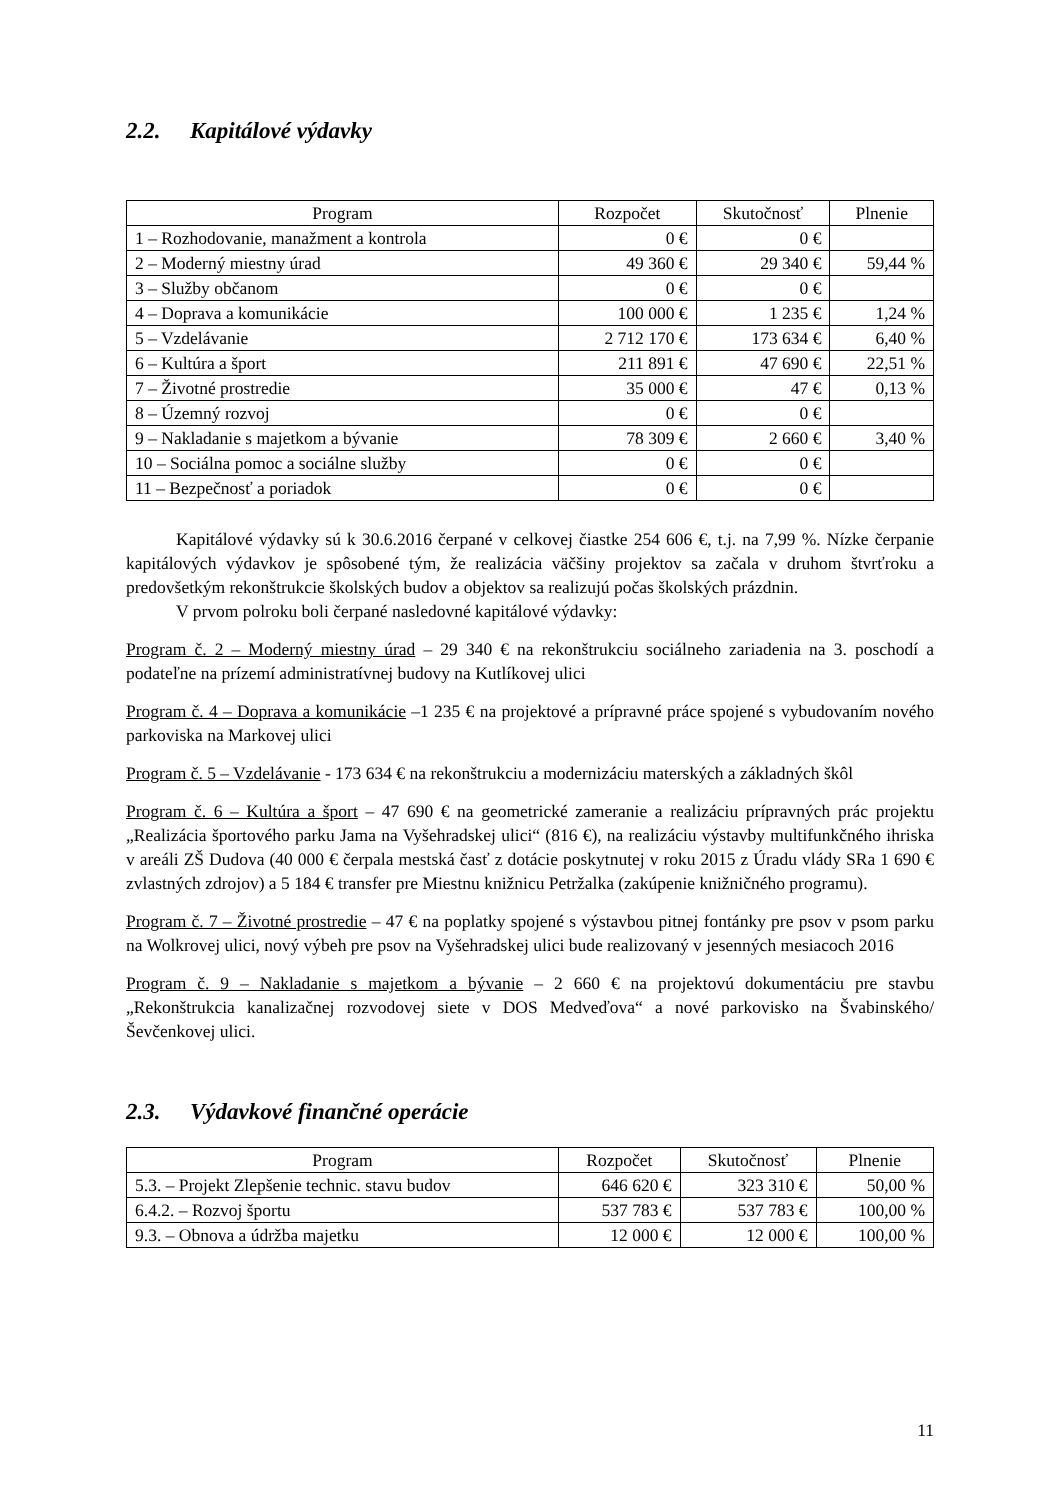2.2. Kapitálové výdavky
| Program | Rozpočet | Skutočnosť | Plnenie |
| --- | --- | --- | --- |
| 1 – Rozhodovanie, manažment a kontrola | 0 € | 0 € | |
| 2 – Moderný miestny úrad | 49 360 € | 29 340 € | 59,44 % |
| 3 – Služby občanom | 0 € | 0 € | |
| 4 – Doprava a komunikácie | 100 000 € | 1 235 € | 1,24 % |
| 5 – Vzdelávanie | 2 712 170 € | 173 634 € | 6,40 % |
| 6 – Kultúra a šport | 211 891 € | 47 690 € | 22,51 % |
| 7 – Životné prostredie | 35 000 € | 47 € | 0,13 % |
| 8 – Územný rozvoj | 0 € | 0 € | |
| 9 – Nakladanie s majetkom a bývanie | 78 309 € | 2 660 € | 3,40 % |
| 10 – Sociálna pomoc a sociálne služby | 0 € | 0 € | |
| 11 – Bezpečnosť a poriadok | 0 € | 0 € | |
Kapitálové výdavky sú k 30.6.2016 čerpané v celkovej čiastke 254 606 €, t.j. na 7,99 %. Nízke čerpanie kapitálových výdavkov je spôsobené tým, že realizácia väčšiny projektov sa začala v druhom štvrťroku a predovšetkým rekonštrukcie školských budov a objektov sa realizujú počas školských prázdnin.
V prvom polroku boli čerpané nasledovné kapitálové výdavky:
Program č. 2 – Moderný miestny úrad – 29 340 € na rekonštrukciu sociálneho zariadenia na 3. poschodí a podateľne na prízemí administratívnej budovy na Kutlíkovej ulici
Program č. 4 – Doprava a komunikácie –1 235 € na projektové a prípravné práce spojené s vybudovaním nového parkoviska na Markovej ulici
Program č. 5 – Vzdelávanie - 173 634 € na rekonštrukciu a modernizáciu materských a základných škôl
Program č. 6 – Kultúra a šport – 47 690 € na geometrické zameranie a realizáciu prípravných prác projektu „Realizácia športového parku Jama na Vyšehradskej ulici“ (816 €), na realizáciu výstavby multifunkčného ihriska v areáli ZŠ Dudova (40 000 € čerpala mestská časť z dotácie poskytnutej v roku 2015 z Úradu vlády SRa 1 690 € zvlastných zdrojov) a 5 184 € transfer pre Miestnu knižnicu Petržalka (zakúpenie knižničného programu).
Program č. 7 – Životné prostredie – 47 € na poplatky spojené s výstavbou pitnej fontánky pre psov v psom parku na Wolkrovej ulici, nový výbeh pre psov na Vyšehradskej ulici bude realizovaný v jesenných mesiacoch 2016
Program č. 9 – Nakladanie s majetkom a bývanie – 2 660 € na projektovú dokumentáciu pre stavbu „Rekonštrukcia kanalizačnej rozvodovej siete v DOS Medveďova“ a nové parkovisko na Švabinského/ Ševčenkovej ulici.
2.3. Výdavkové finančné operácie
| Program | Rozpočet | Skutočnosť | Plnenie |
| --- | --- | --- | --- |
| 5.3. – Projekt Zlepšenie technic. stavu budov | 646 620 € | 323 310 € | 50,00 % |
| 6.4.2. – Rozvoj športu | 537 783 € | 537 783 € | 100,00 % |
| 9.3. – Obnova a údržba majetku | 12 000 € | 12 000 € | 100,00 % |
11